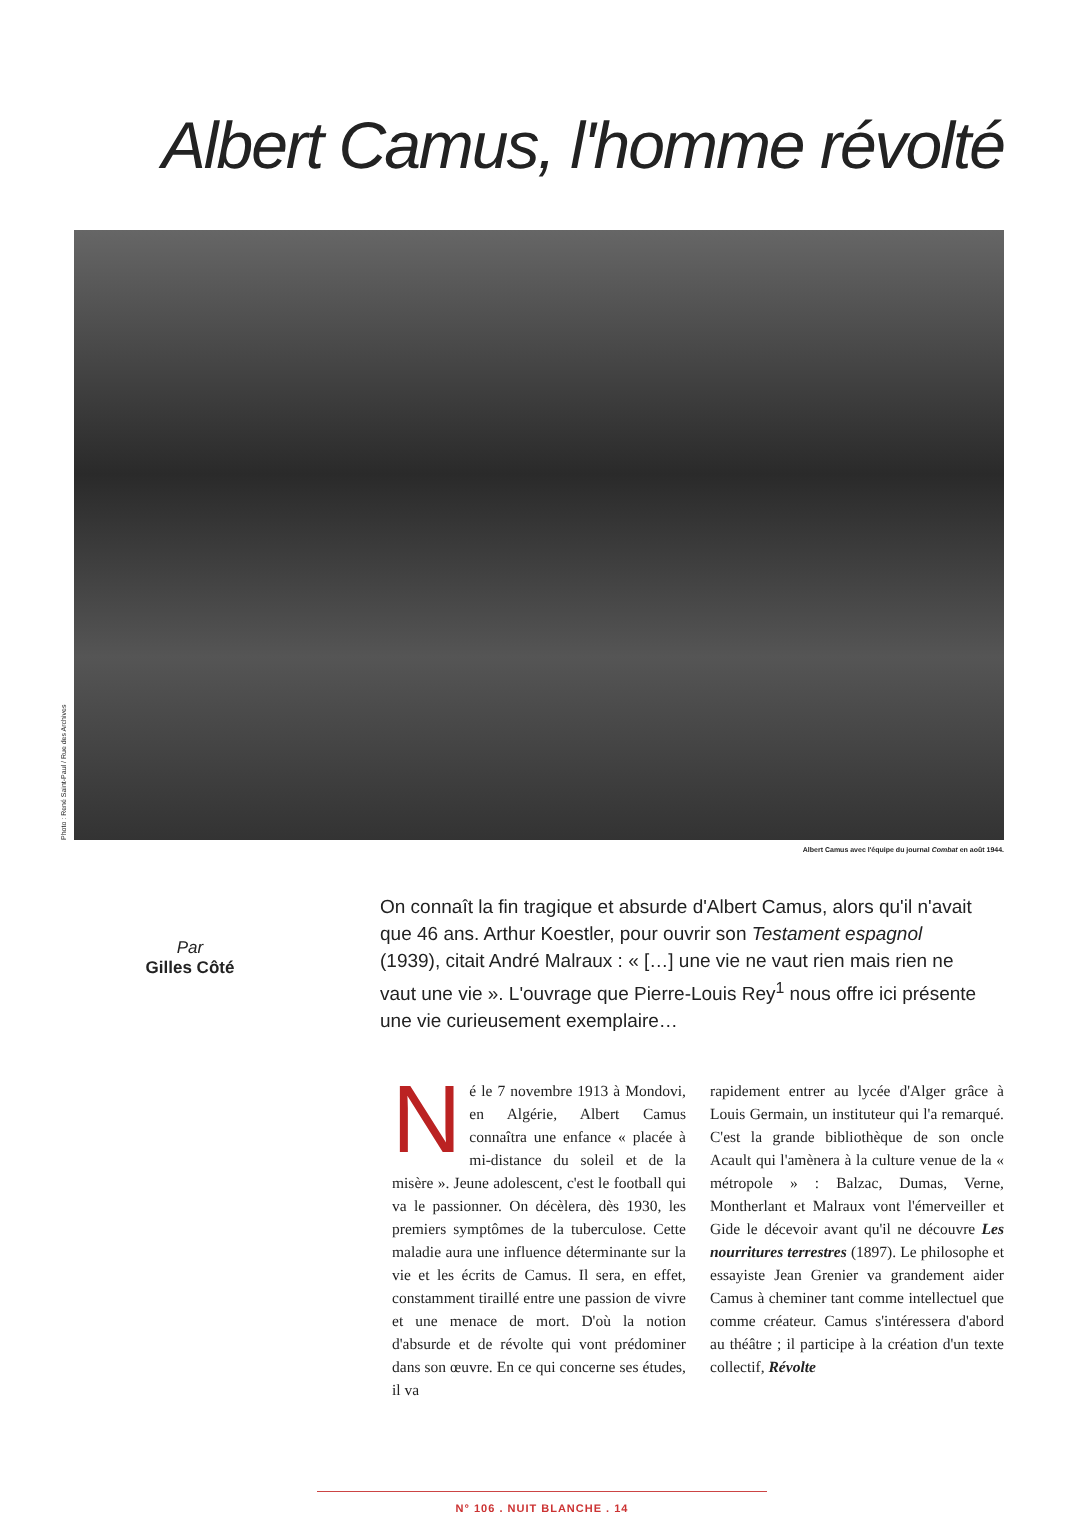Albert Camus, l'homme révolté
Photo : René Saint-Paul / Rue des Archives
Albert Camus avec l'équipe du journal Combat en août 1944.
Par
Gilles Côté
On connaît la fin tragique et absurde d'Albert Camus, alors qu'il n'avait que 46 ans. Arthur Koestler, pour ouvrir son Testament espagnol (1939), citait André Malraux : « […] une vie ne vaut rien mais rien ne vaut une vie ». L'ouvrage que Pierre-Louis Rey<sup>1</sup> nous offre ici présente une vie curieusement exemplaire…
Né le 7 novembre 1913 à Mondovi, en Algérie, Albert Camus connaîtra une enfance « placée à mi-distance du soleil et de la misère ». Jeune adolescent, c'est le football qui va le passionner. On décèlera, dès 1930, les premiers symptômes de la tuberculose. Cette maladie aura une influence déterminante sur la vie et les écrits de Camus. Il sera, en effet, constamment tiraillé entre une passion de vivre et une menace de mort. D'où la notion d'absurde et de révolte qui vont prédominer dans son œuvre. En ce qui concerne ses études, il va
rapidement entrer au lycée d'Alger grâce à Louis Germain, un instituteur qui l'a remarqué. C'est la grande bibliothèque de son oncle Acault qui l'amènera à la culture venue de la « métropole » : Balzac, Dumas, Verne, Montherlant et Malraux vont l'émerveiller et Gide le décevoir avant qu'il ne découvre Les nourritures terrestres (1897). Le philosophe et essayiste Jean Grenier va grandement aider Camus à cheminer tant comme intellectuel que comme créateur. Camus s'intéressera d'abord au théâtre ; il participe à la création d'un texte collectif, Révolte
N° 106 . NUIT BLANCHE . 14